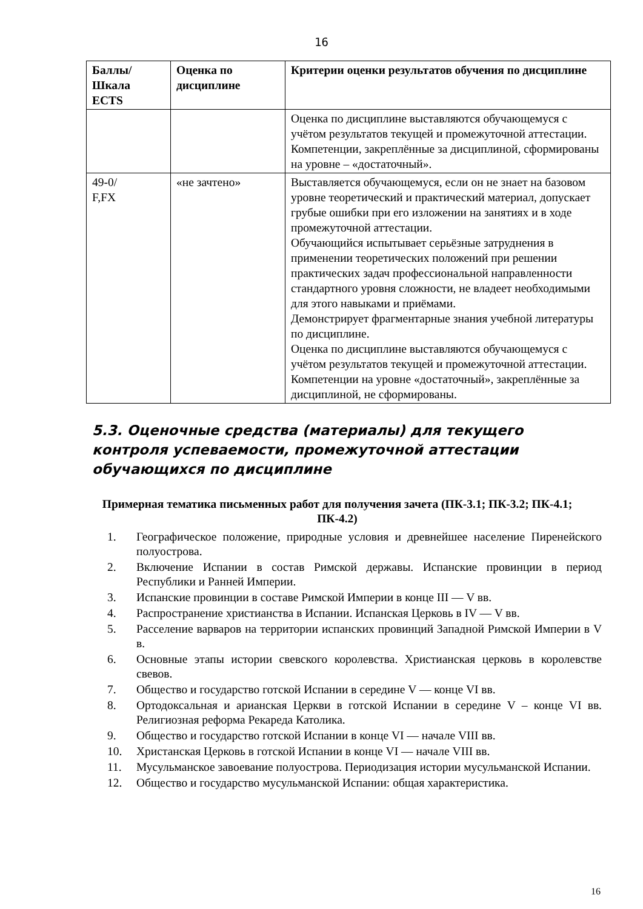16
| Баллы/ Шкала ECTS | Оценка по дисциплине | Критерии оценки результатов обучения по дисциплине |
| --- | --- | --- |
| | | Оценка по дисциплине выставляются обучающемуся с учётом результатов текущей и промежуточной аттестации. Компетенции, закреплённые за дисциплиной, сформированы на уровне – «достаточный». |
| 49-0/ F,FX | «не зачтено» | Выставляется обучающемуся, если он не знает на базовом уровне теоретический и практический материал, допускает грубые ошибки при его изложении на занятиях и в ходе промежуточной аттестации. Обучающийся испытывает серьёзные затруднения в применении теоретических положений при решении практических задач профессиональной направленности стандартного уровня сложности, не владеет необходимыми для этого навыками и приёмами. Демонстрирует фрагментарные знания учебной литературы по дисциплине. Оценка по дисциплине выставляются обучающемуся с учётом результатов текущей и промежуточной аттестации. Компетенции на уровне «достаточный», закреплённые за дисциплиной, не сформированы. |
5.3. Оценочные средства (материалы) для текущего контроля успеваемости, промежуточной аттестации обучающихся по дисциплине
Примерная тематика письменных работ для получения зачета (ПК-3.1; ПК-3.2; ПК-4.1; ПК-4.2)
1. Географическое положение, природные условия и древнейшее население Пиренейского полуострова.
2. Включение Испании в состав Римской державы. Испанские провинции в период Республики и Ранней Империи.
3. Испанские провинции в составе Римской Империи в конце III — V вв.
4. Распространение христианства в Испании. Испанская Церковь в IV — V вв.
5. Расселение варваров на территории испанских провинций Западной Римской Империи в V в.
6. Основные этапы истории свевского королевства. Христианская церковь в королевстве свевов.
7. Общество и государство готской Испании в середине V — конце VI вв.
8. Ортодоксальная и арианская Церкви в готской Испании в середине V – конце VI вв. Религиозная реформа Рекареда Католика.
9. Общество и государство готской Испании в конце VI — начале VIII вв.
10. Христанская Церковь в готской Испании в конце VI — начале VIII вв.
11. Мусульманское завоевание полуострова. Периодизация истории мусульманской Испании.
12. Общество и государство мусульманской Испании: общая характеристика.
16